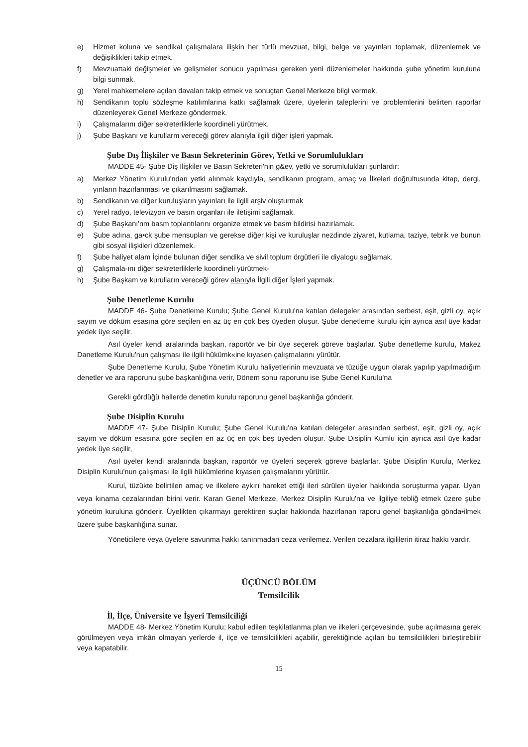e) Hizmet koluna ve sendikal çalışmalara ilişkin her türlü mevzuat, bilgi, belge ve yayınları toplamak, düzenlemek ve değişiklikleri takip etmek.
f) Mevzuattaki değişmeler ve gelişmeler sonucu yapılması gereken yeni düzenlemeler hakkında şube yönetim kuruluna bilgi sunmak.
g) Yerel mahkemelere açılan davaları takip etmek ve sonuçtan Genel Merkeze bilgi vermek.
h) Sendikanın toplu sözleşme katılımlarına katkı sağlamak üzere, üyelerin taleplerini ve problemlerini belirten raporlar düzenleyerek Genel Merkeze göndermek.
i) Çalışmalarını diğer sekreterliklerle koordineli yürütmek.
j) Şube Başkanı ve kurullarm vereceği görev alanıyla ilgili diğer işleri yapmak.
Şube Dış İlişkiler ve Basın Sekreterinin Görev, Yetki ve Sorumlulukları
MADDE 45- Şube Diş İlişkiler ve Basın Sekreteri'nin g&ev, yetki ve sorumlulukları şunlardır:
a) Merkez Yönetim Kurulu'ndan yetki alınmak kaydıyla, sendikanın program, amaç ve İlkeleri doğrultusunda kitap, dergi, yınların hazırlanması ve çıkarılmasını sağlamak.
b) Sendikanın ve diğer kuruluşların yayınları ile ilgili arşiv oluşturmak
c) Yerel radyo, televizyon ve basın organları ile iletişimi sağlamak.
d) Şube Başkanı'nm basm toplantılarını organize etmek ve basm bildirisi hazırlamak.
e) Şube adına, ga•ck şube mensupları ve gerekse diğer kişi ve kuruluşlar nezdinde ziyaret, kutlama, taziye, tebrik ve bunun gibi sosyal ilişkileri düzenlemek.
f) Şube haliyet alam İçinde bulunan diğer sendika ve sivil toplum örgütleri ile diyalogu sağlamak.
g) Çalışmala-ını diğer sekreterliklerle koordineli yürütmek-
h) Şube Başkam ve kurulların vereceği görev alanıyla İlgili diğer İşleri yapmak.
Şube Denetleme Kurulu
MADDE 46- Şube Denetleme Kurulu; Şube Genel Kurulu'na katılan delegeler arasından serbest, eşit, gizli oy, açık sayım ve döküm esasına göre seçilen en az üç en çok beş üyeden oluşur. Şube denetleme kurulu için ayrıca asıl üye kadar yedek üye seçilir.
Asıl üyeler kendi aralarında başkan, raportör ve bir üye seçerek göreve başlarlar. Şube denetleme kurulu, Makez Danetleme Kurulu'nun çalışması ile ilgili hükümk«ine kıyasen çalışmalarını yürütür.
Şube Denetleme Kurulu, Şube Yönetim Kurulu haliyetlerinin mevzuata ve tüzüğe uygun olarak yapılıp yapılmadığım denetler ve ara raporunu şube başkanlığına verir, Dönem sonu raporunu ise Şube Genel Kurulu'na
Gerekli gördüğü hallerde denetim kurulu raporunu genel başkanlığa gönderir.
Şube Disiplin Kurulu
MADDE 47- Şube Disiplin Kurulu; Şube Genel Kurulu'na katılan delegeler arasından serbest, eşit, gizli oy, açık sayım ve döküm esasına göre seçilen en az üç en çok beş üyeden oluşur. Şube Disiplin Kumlu için ayrıca asıl üye kadar yedek üye seçilir,
Asıl üyeler kendi aralarında başkan, raportör ve üyeleri seçerek göreve başlarlar. Şube Disiplin Kurulu, Merkez Disiplin Kurulu'nun çalışması ile ilgili hükümlerine kıyasen çalışmalarını yürütür.
Kurul, tüzükte belirtilen amaç ve ilkelere aykırı hareket ettiği ileri sürülen üyeler hakkında soruşturma yapar. Uyarı veya kınama cezalarından birini verir. Karan Genel Merkeze, Merkez Disiplin Kurulu'na ve ilgiliye tebliğ etmek üzere şube yönetim kuruluna gönderir. Üyelikten çıkarmayı gerektiren suçlar hakkında hazırlanan raporu genel başkanlığa gönda•ilmek üzere şube başkanlığına sunar.
Yöneticilere veya üyelere savunma hakkı tanınmadan ceza verilemez. Verilen cezalara ilgililerin itiraz hakkı vardır.
ÜÇÜNCÜ BÖLÜM
Temsilcilik
İl, İlçe, Üniversite ve İşyeri Temsilciliği
MADDE 48- Merkez Yönetim Kurulu; kabul edilen teşkilatlanma plan ve ilkeleri çerçevesinde, şube açılmasına gerek görülmeyen veya imkân olmayan yerlerde il, ilçe ve temsilcilikleri açabilir, gerektiğinde açılan bu temsilcilikleri birleştirebilir veya kapatabilir.
15